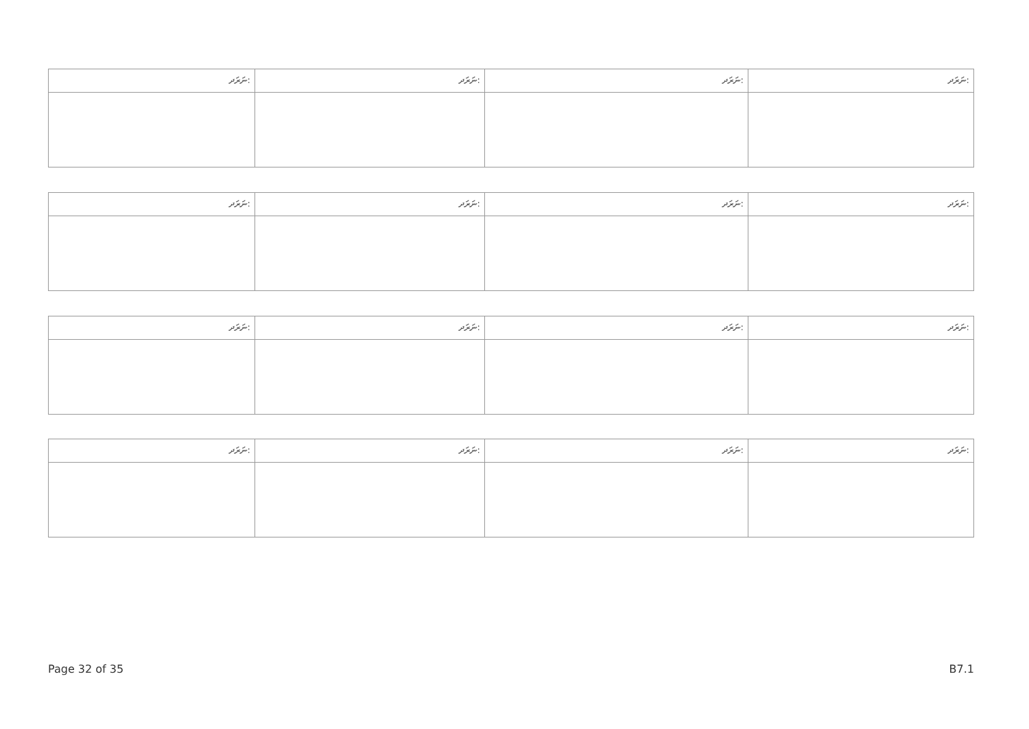| ނަރަދ: | ނަރަދ: | ނަރަދ: | ނަރަދ: |
| ނަރަދ: | ނަރަދ: | ނަރަދ: | ނަރަދ: |
| ނަރަދ: | ނަރަދ: | ނަރަދ: | ނަރަދ: |
| ނަރަދ: | ނަރަދ: | ނަރަދ: | ނަރަދ: |
Page 32 of 35 B7.1